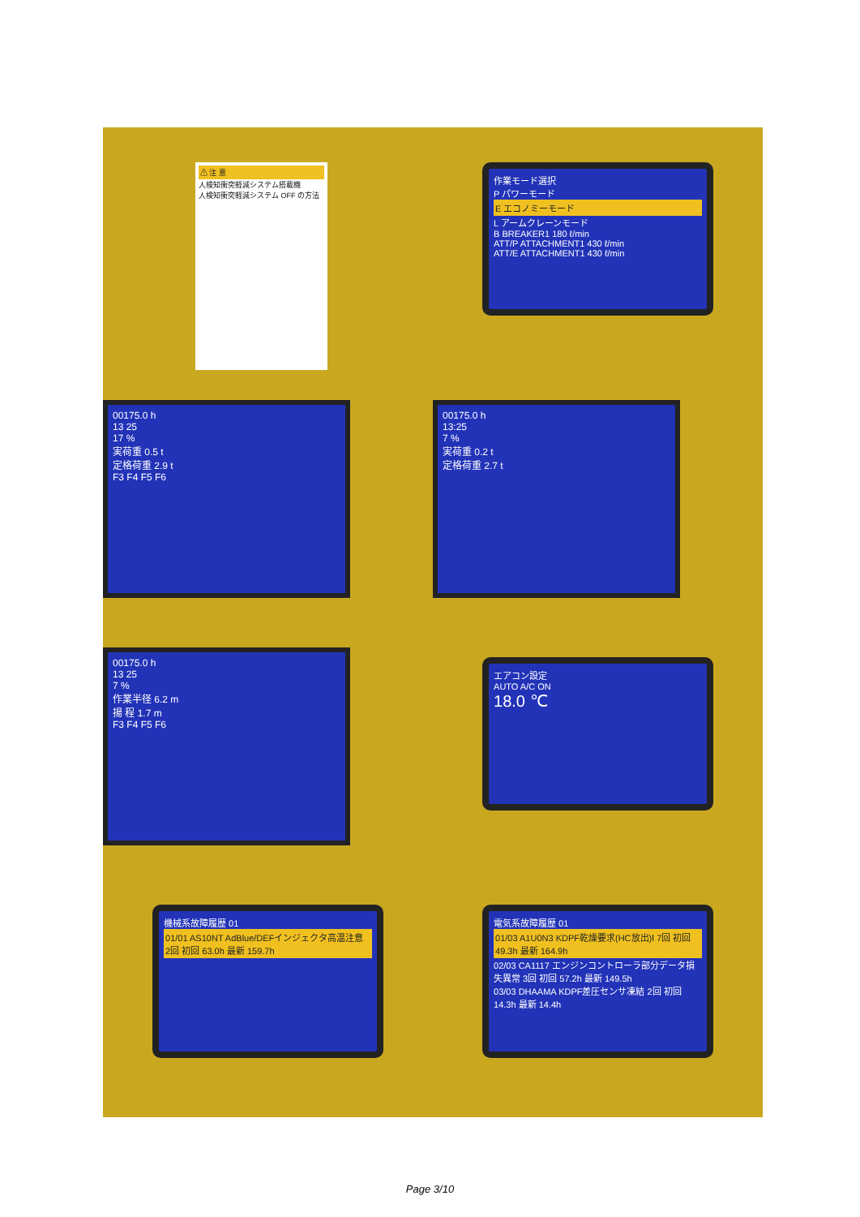⚠ 注 意
人検知衝突軽減システム搭載機
人検知衝突軽減システム OFF の方法
作業モード選択
P パワーモード
E エコノミーモード
L アームクレーンモード
B BREAKER1 180 ℓ/min
ATT/P ATTACHMENT1 430 ℓ/min
ATT/E ATTACHMENT1 430 ℓ/min
00175.0 h
13 25
17 %
実荷重 0.5 t
定格荷重 2.9 t
F3 F4 F5 F6
00175.0 h
13:25
7 %
実荷重 0.2 t
定格荷重 2.7 t
00175.0 h
13 25
7 %
作業半径 6.2 m
揚 程 1.7 m
F3 F4 F5 F6
エアコン設定
AUTO A/C ON
18.0 ℃
機械系故障履歴 01
01/01 AS10NT AdBlue/DEFインジェクタ高温注意 2回 初回 63.0h 最新 159.7h
電気系故障履歴 01
01/03 A1U0N3 KDPF乾燥要求(HC放出)Ⅰ 7回 初回 49.3h 最新 164.9h
02/03 CA1117 エンジンコントローラ部分データ損失異常 3回 初回 57.2h 最新 149.5h
03/03 DHAAMA KDPF差圧センサ凍結 2回 初回 14.3h 最新 14.4h
Page 3/10